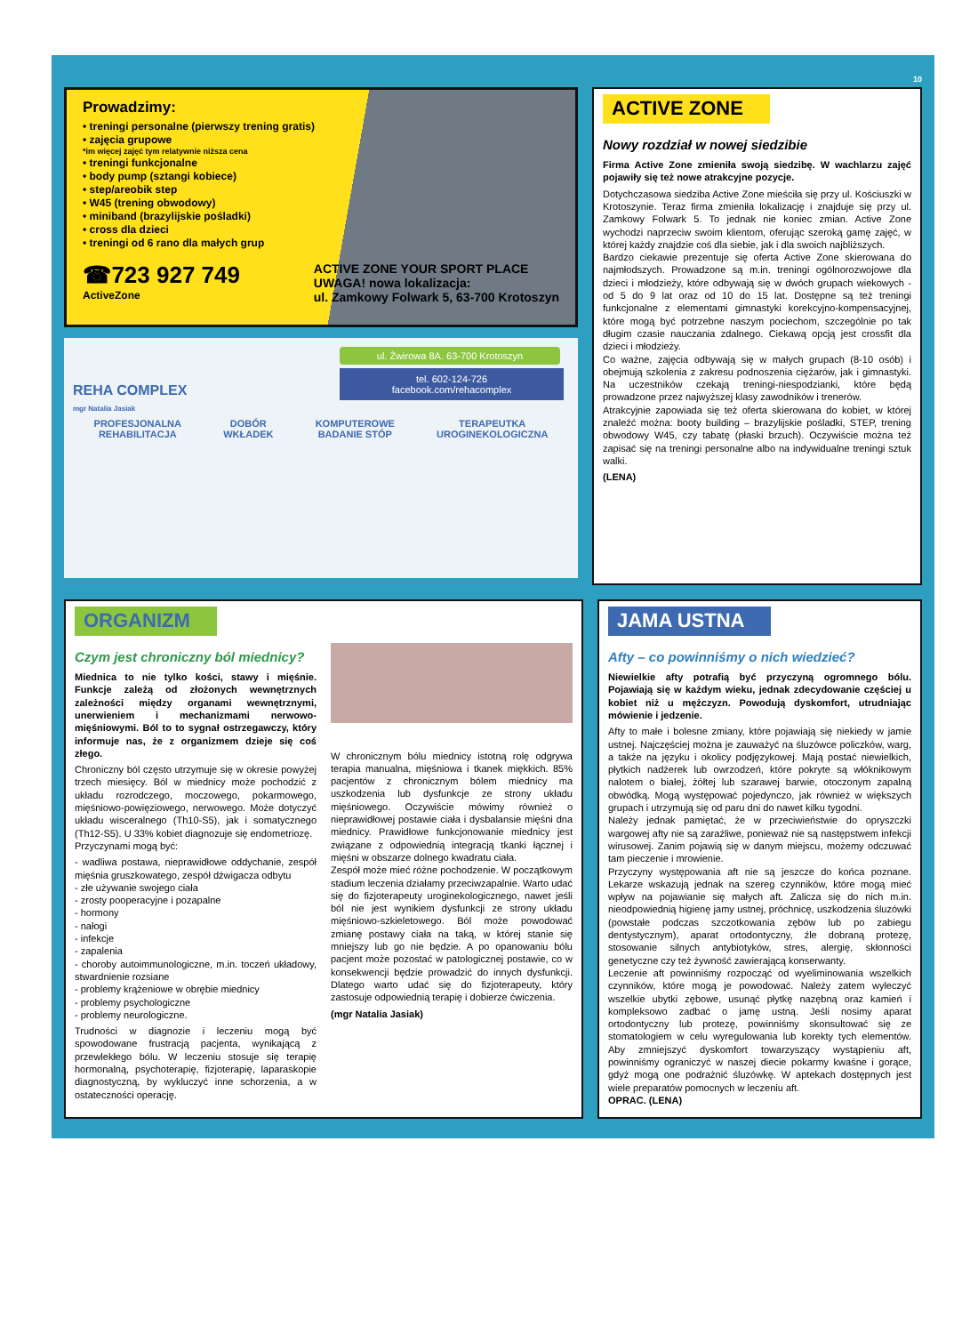10
Prowadzimy:
• treningi personalne (pierwszy trening gratis)
• zajęcia grupowe
*im więcej zajęć tym relatywnie niższa cena
• treningi funkcjonalne
• body pump (sztangi kobiece)
• step/areobik step
• W45 (trening obwodowy)
• miniband (brazylijskie pośladki)
• cross dla dzieci
• treningi od 6 rano dla małych grup
☎723 927 749
ActiveZone
ACTIVE ZONE YOUR SPORT PLACE
UWAGA! nowa lokalizacja:
ul. Zamkowy Folwark 5, 63-700 Krotoszyn
REHA COMPLEX
mgr Natalia Jasiak
ul. Żwirowa 8A. 63-700 Krotoszyn
tel. 602-124-726
facebook.com/rehacomplex
PROFESJONALNA
REHABILITACJA
DOBÓR
WKŁADEK
KOMPUTEROWE
BADANIE STÓP
TERAPEUTKA
UROGINEKOLOGICZNA
ACTIVE ZONE
Nowy rozdział w nowej siedzibie
Firma Active Zone zmieniła swoją siedzibę. W wachlarzu zajęć pojawiły się też nowe atrakcyjne pozycje.
Dotychczasowa siedziba Active Zone mieściła się przy ul. Kościuszki w Krotoszynie. Teraz firma zmieniła lokalizację i znajduje się przy ul. Zamkowy Folwark 5. To jednak nie koniec zmian. Active Zone wychodzi naprzeciw swoim klientom, oferując szeroką gamę zajęć, w której każdy znajdzie coś dla siebie, jak i dla swoich najbliższych.
Bardzo ciekawie prezentuje się oferta Active Zone skierowana do najmłodszych. Prowadzone są m.in. treningi ogólnorozwojowe dla dzieci i młodzieży, które odbywają się w dwóch grupach wiekowych - od 5 do 9 lat oraz od 10 do 15 lat. Dostępne są też treningi funkcjonalne z elementami gimnastyki korekcyjno-kompensacyjnej, które mogą być potrzebne naszym pociechom, szczególnie po tak długim czasie nauczania zdalnego. Ciekawą opcją jest crossfit dla dzieci i młodzieży.
Co ważne, zajęcia odbywają się w małych grupach (8-10 osób) i obejmują szkolenia z zakresu podnoszenia ciężarów, jak i gimnastyki. Na uczestników czekają treningi-niespodzianki, które będą prowadzone przez najwyższej klasy zawodników i trenerów.
Atrakcyjnie zapowiada się też oferta skierowana do kobiet, w której znaleźć można: booty building – brazylijskie pośladki, STEP, trening obwodowy W45, czy tabatę (płaski brzuch). Oczywiście można też zapisać się na treningi personalne albo na indywidualne treningi sztuk walki.
(LENA)
ORGANIZM
Czym jest chroniczny ból miednicy?
Miednica to nie tylko kości, stawy i mięśnie. Funkcje zależą od złożonych wewnętrznych zależności między organami wewnętrznymi, unerwieniem i mechanizmami nerwowo-mięśniowymi. Ból to to sygnał ostrzegawczy, który informuje nas, że z organizmem dzieje się coś złego.
Chroniczny ból często utrzymuje się w okresie powyżej trzech miesięcy. Ból w miednicy może pochodzić z układu rozrodczego, moczowego, pokarmowego, mięśniowo-powięziowego, nerwowego. Może dotyczyć układu wisceralnego (Th10-S5), jak i somatycznego (Th12-S5). U 33% kobiet diagnozuje się endometriozę.
Przyczynami mogą być:
- wadliwa postawa, nieprawidłowe oddychanie, zespół mięśnia gruszkowatego, zespół dźwigacza odbytu
- złe używanie swojego ciała
- zrosty pooperacyjne i pozapalne
- hormony
- nałogi
- infekcje
- zapalenia
- choroby autoimmunologiczne, m.in. toczeń układowy, stwardnienie rozsiane
- problemy krążeniowe w obrębie miednicy
- problemy psychologiczne
- problemy neurologiczne.
Trudności w diagnozie i leczeniu mogą być spowodowane frustracją pacjenta, wynikającą z przewlekłego bólu. W leczeniu stosuje się terapię hormonalną, psychoterapię, fizjoterapię, laparaskopie diagnostyczną, by wykluczyć inne schorzenia, a w ostateczności operację.
W chronicznym bólu miednicy istotną rolę odgrywa terapia manualna, mięśniowa i tkanek miękkich. 85% pacjentów z chronicznym bólem miednicy ma uszkodzenia lub dysfunkcje ze strony układu mięśniowego. Oczywiście mówimy również o nieprawidłowej postawie ciała i dysbalansie mięśni dna miednicy. Prawidłowe funkcjonowanie miednicy jest związane z odpowiednią integracją tkanki łącznej i mięśni w obszarze dolnego kwadratu ciała.
Zespół może mieć różne pochodzenie. W początkowym stadium leczenia działamy przeciwzapalnie. Warto udać się do fizjoterapeuty uroginekologicznego, nawet jeśli ból nie jest wynikiem dysfunkcji ze strony układu mięśniowo-szkieletowego. Ból może powodować zmianę postawy ciała na taką, w której stanie się mniejszy lub go nie będzie. A po opanowaniu bólu pacjent może pozostać w patologicznej postawie, co w konsekwencji będzie prowadzić do innych dysfunkcji. Dlatego warto udać się do fizjoterapeuty, który zastosuje odpowiednią terapię i dobierze ćwiczenia.
(mgr Natalia Jasiak)
JAMA USTNA
Afty – co powinniśmy o nich wiedzieć?
Niewielkie afty potrafią być przyczyną ogromnego bólu. Pojawiają się w każdym wieku, jednak zdecydowanie częściej u kobiet niż u mężczyzn. Powodują dyskomfort, utrudniając mówienie i jedzenie.
Afty to małe i bolesne zmiany, które pojawiają się niekiedy w jamie ustnej. Najczęściej można je zauważyć na śluzówce policzków, warg, a także na języku i okolicy podjęzykowej. Mają postać niewielkich, płytkich nadżerek lub owrzodzeń, które pokryte są włóknikowym nalotem o białej, żółtej lub szarawej barwie, otoczonym zapalną obwódką. Mogą występować pojedynczo, jak również w większych grupach i utrzymują się od paru dni do nawet kilku tygodni.
Należy jednak pamiętać, że w przeciwieństwie do opryszczki wargowej afty nie są zaraźliwe, ponieważ nie są następstwem infekcji wirusowej. Zanim pojawią się w danym miejscu, możemy odczuwać tam pieczenie i mrowienie.
Przyczyny występowania aft nie są jeszcze do końca poznane. Lekarze wskazują jednak na szereg czynników, które mogą mieć wpływ na pojawianie się małych aft. Zalicza się do nich m.in. nieodpowiednią higienę jamy ustnej, próchnicę, uszkodzenia śluzówki (powstałe podczas szczotkowania zębów lub po zabiegu dentystycznym), aparat ortodontyczny, źle dobraną protezę, stosowanie silnych antybiotyków, stres, alergię, skłonności genetyczne czy też żywność zawierającą konserwanty.
Leczenie aft powinniśmy rozpocząć od wyeliminowania wszelkich czynników, które mogą je powodować. Należy zatem wyleczyć wszelkie ubytki zębowe, usunąć płytkę nazębną oraz kamień i kompleksowo zadbać o jamę ustną. Jeśli nosimy aparat ortodontyczny lub protezę, powinniśmy skonsultować się ze stomatologiem w celu wyregulowania lub korekty tych elementów. Aby zmniejszyć dyskomfort towarzyszący wystąpieniu aft, powinniśmy ograniczyć w naszej diecie pokarmy kwaśne i gorące, gdyż mogą one podrażnić śluzówkę. W aptekach dostępnych jest wiele preparatów pomocnych w leczeniu aft.
OPRAC. (LENA)